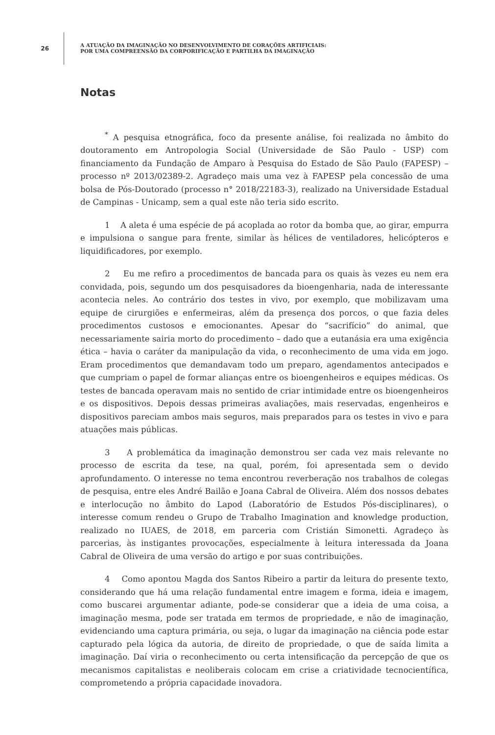26
A ATUAÇÃO DA IMAGINAÇÃO NO DESENVOLVIMENTO DE CORAÇÕES ARTIFICIAIS:
POR UMA COMPREENSÃO DA CORPORIFICAÇÃO E PARTILHA DA IMAGINAÇÃO
Notas
<sup>*</sup> A pesquisa etnográfica, foco da presente análise, foi realizada no âmbito do doutoramento em Antropologia Social (Universidade de São Paulo - USP) com financiamento da Fundação de Amparo à Pesquisa do Estado de São Paulo (FAPESP) – processo nº 2013/02389-2. Agradeço mais uma vez à FAPESP pela concessão de uma bolsa de Pós-Doutorado (processo n° 2018/22183-3), realizado na Universidade Estadual de Campinas - Unicamp, sem a qual este não teria sido escrito.
1 A aleta é uma espécie de pá acoplada ao rotor da bomba que, ao girar, empurra e impulsiona o sangue para frente, similar às hélices de ventiladores, helicópteros e liquidificadores, por exemplo.
2 Eu me refiro a procedimentos de bancada para os quais às vezes eu nem era convidada, pois, segundo um dos pesquisadores da bioengenharia, nada de interessante acontecia neles. Ao contrário dos testes in vivo, por exemplo, que mobilizavam uma equipe de cirurgiões e enfermeiras, além da presença dos porcos, o que fazia deles procedimentos custosos e emocionantes. Apesar do “sacrifício” do animal, que necessariamente sairia morto do procedimento – dado que a eutanásia era uma exigência ética – havia o caráter da manipulação da vida, o reconhecimento de uma vida em jogo. Eram procedimentos que demandavam todo um preparo, agendamentos antecipados e que cumpriam o papel de formar alianças entre os bioengenheiros e equipes médicas. Os testes de bancada operavam mais no sentido de criar intimidade entre os bioengenheiros e os dispositivos. Depois dessas primeiras avaliações, mais reservadas, engenheiros e dispositivos pareciam ambos mais seguros, mais preparados para os testes in vivo e para atuações mais públicas.
3 A problemática da imaginação demonstrou ser cada vez mais relevante no processo de escrita da tese, na qual, porém, foi apresentada sem o devido aprofundamento. O interesse no tema encontrou reverberação nos trabalhos de colegas de pesquisa, entre eles André Bailão e Joana Cabral de Oliveira. Além dos nossos debates e interlocução no âmbito do Lapod (Laboratório de Estudos Pós-disciplinares), o interesse comum rendeu o Grupo de Trabalho Imagination and knowledge production, realizado no IUAES, de 2018, em parceria com Cristián Simonetti. Agradeço às parcerias, às instigantes provocações, especialmente à leitura interessada da Joana Cabral de Oliveira de uma versão do artigo e por suas contribuições.
4 Como apontou Magda dos Santos Ribeiro a partir da leitura do presente texto, considerando que há uma relação fundamental entre imagem e forma, ideia e imagem, como buscarei argumentar adiante, pode-se considerar que a ideia de uma coisa, a imaginação mesma, pode ser tratada em termos de propriedade, e não de imaginação, evidenciando uma captura primária, ou seja, o lugar da imaginação na ciência pode estar capturado pela lógica da autoria, de direito de propriedade, o que de saída limita a imaginação. Daí viria o reconhecimento ou certa intensificação da percepção de que os mecanismos capitalistas e neoliberais colocam em crise a criatividade tecnocientífica, comprometendo a própria capacidade inovadora.